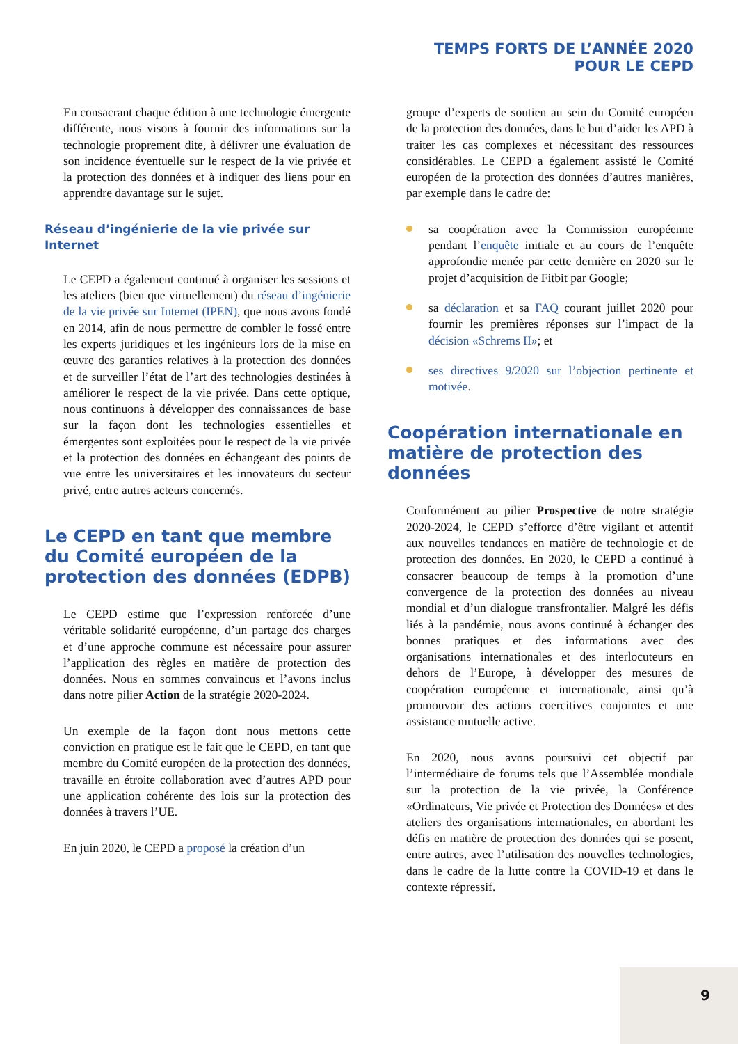TEMPS FORTS DE L’ANNÉE 2020
POUR LE CEPD
En consacrant chaque édition à une technologie émergente différente, nous visons à fournir des informations sur la technologie proprement dite, à délivrer une évaluation de son incidence éventuelle sur le respect de la vie privée et la protection des données et à indiquer des liens pour en apprendre davantage sur le sujet.
Réseau d’ingénierie de la vie privée sur Internet
Le CEPD a également continué à organiser les sessions et les ateliers (bien que virtuellement) du réseau d’ingénierie de la vie privée sur Internet (IPEN), que nous avons fondé en 2014, afin de nous permettre de combler le fossé entre les experts juridiques et les ingénieurs lors de la mise en œuvre des garanties relatives à la protection des données et de surveiller l’état de l’art des technologies destinées à améliorer le respect de la vie privée. Dans cette optique, nous continuons à développer des connaissances de base sur la façon dont les technologies essentielles et émergentes sont exploitées pour le respect de la vie privée et la protection des données en échangeant des points de vue entre les universitaires et les innovateurs du secteur privé, entre autres acteurs concernés.
Le CEPD en tant que membre du Comité européen de la protection des données (EDPB)
Le CEPD estime que l’expression renforcée d’une véritable solidarité européenne, d’un partage des charges et d’une approche commune est nécessaire pour assurer l’application des règles en matière de protection des données. Nous en sommes convaincus et l’avons inclus dans notre pilier Action de la stratégie 2020-2024.
Un exemple de la façon dont nous mettons cette conviction en pratique est le fait que le CEPD, en tant que membre du Comité européen de la protection des données, travaille en étroite collaboration avec d’autres APD pour une application cohérente des lois sur la protection des données à travers l’UE.
En juin 2020, le CEPD a proposé la création d’un
groupe d’experts de soutien au sein du Comité européen de la protection des données, dans le but d’aider les APD à traiter les cas complexes et nécessitant des ressources considérables. Le CEPD a également assisté le Comité européen de la protection des données d’autres manières, par exemple dans le cadre de:
sa coopération avec la Commission européenne pendant l’enquête initiale et au cours de l’enquête approfondie menée par cette dernière en 2020 sur le projet d’acquisition de Fitbit par Google;
sa déclaration et sa FAQ courant juillet 2020 pour fournir les premières réponses sur l’impact de la décision «Schrems II»; et
ses directives 9/2020 sur l’objection pertinente et motivée.
Coopération internationale en matière de protection des données
Conformément au pilier Prospective de notre stratégie 2020-2024, le CEPD s’efforce d’être vigilant et attentif aux nouvelles tendances en matière de technologie et de protection des données. En 2020, le CEPD a continué à consacrer beaucoup de temps à la promotion d’une convergence de la protection des données au niveau mondial et d’un dialogue transfrontalier. Malgré les défis liés à la pandémie, nous avons continué à échanger des bonnes pratiques et des informations avec des organisations internationales et des interlocuteurs en dehors de l’Europe, à développer des mesures de coopération européenne et internationale, ainsi qu’à promouvoir des actions coercitives conjointes et une assistance mutuelle active.
En 2020, nous avons poursuivi cet objectif par l’intermédiaire de forums tels que l’Assemblée mondiale sur la protection de la vie privée, la Conférence «Ordinateurs, Vie privée et Protection des Données» et des ateliers des organisations internationales, en abordant les défis en matière de protection des données qui se posent, entre autres, avec l’utilisation des nouvelles technologies, dans le cadre de la lutte contre la COVID-19 et dans le contexte répressif.
9